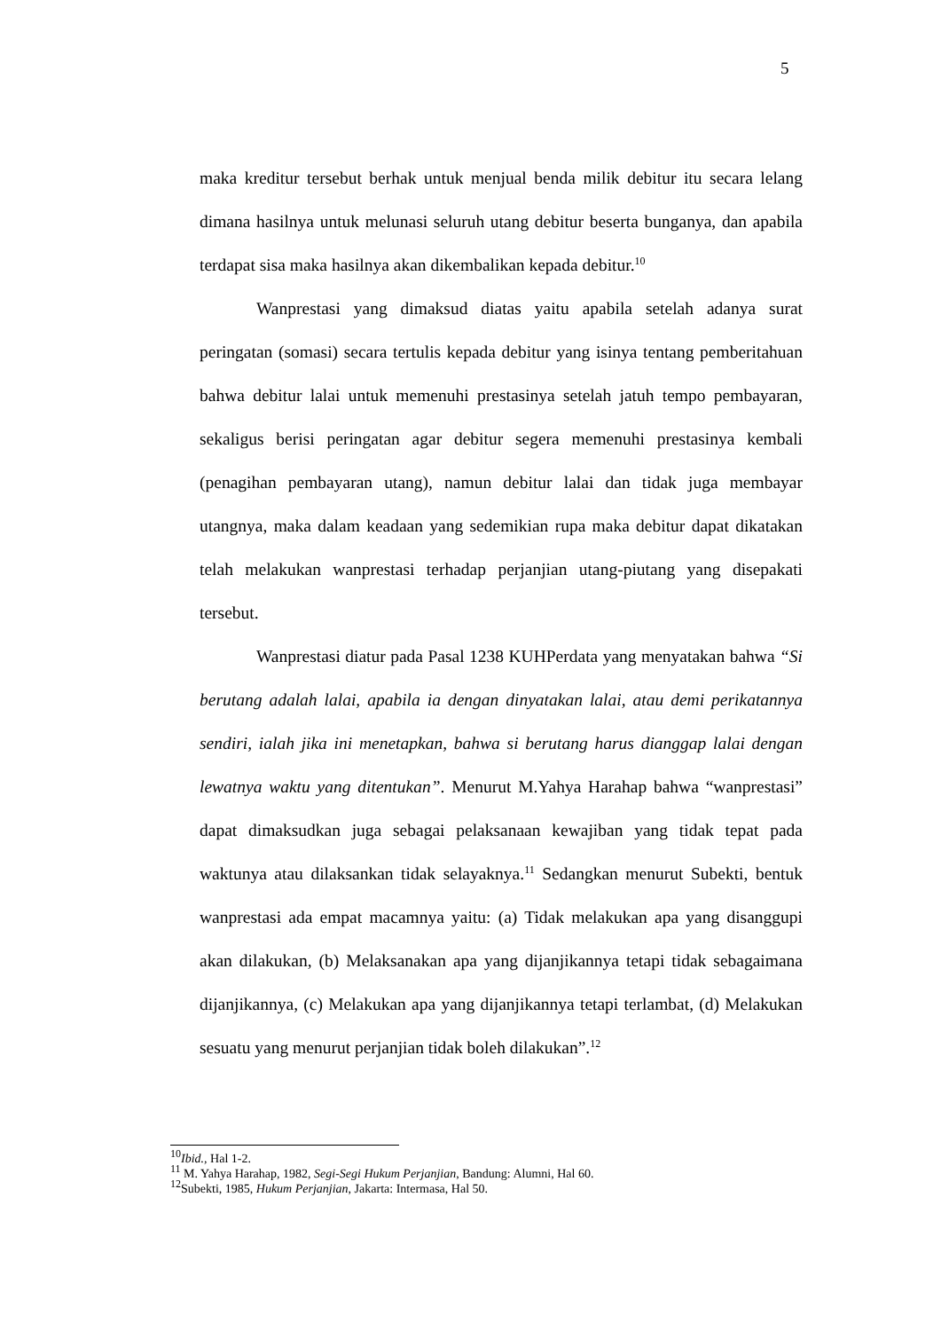5
maka kreditur tersebut berhak untuk menjual benda milik debitur itu secara lelang dimana hasilnya untuk melunasi seluruh utang debitur beserta bunganya, dan apabila terdapat sisa maka hasilnya akan dikembalikan kepada debitur.<sup>10</sup>
Wanprestasi yang dimaksud diatas yaitu apabila setelah adanya surat peringatan (somasi) secara tertulis kepada debitur yang isinya tentang pemberitahuan bahwa debitur lalai untuk memenuhi prestasinya setelah jatuh tempo pembayaran, sekaligus berisi peringatan agar debitur segera memenuhi prestasinya kembali (penagihan pembayaran utang), namun debitur lalai dan tidak juga membayar utangnya, maka dalam keadaan yang sedemikian rupa maka debitur dapat dikatakan telah melakukan wanprestasi terhadap perjanjian utang-piutang yang disepakati tersebut.
Wanprestasi diatur pada Pasal 1238 KUHPerdata yang menyatakan bahwa “Si berutang adalah lalai, apabila ia dengan dinyatakan lalai, atau demi perikatannya sendiri, ialah jika ini menetapkan, bahwa si berutang harus dianggap lalai dengan lewatnya waktu yang ditentukan”. Menurut M.Yahya Harahap bahwa “wanprestasi” dapat dimaksudkan juga sebagai pelaksanaan kewajiban yang tidak tepat pada waktunya atau dilaksankan tidak selayaknya.<sup>11</sup> Sedangkan menurut Subekti, bentuk wanprestasi ada empat macamnya yaitu: (a) Tidak melakukan apa yang disanggupi akan dilakukan, (b) Melaksanakan apa yang dijanjikannya tetapi tidak sebagaimana dijanjikannya, (c) Melakukan apa yang dijanjikannya tetapi terlambat, (d) Melakukan sesuatu yang menurut perjanjian tidak boleh dilakukan”.<sup>12</sup>
<sup>10</sup> Ibid., Hal 1-2.
<sup>11</sup> M. Yahya Harahap, 1982, Segi-Segi Hukum Perjanjian, Bandung: Alumni, Hal 60.
<sup>12</sup> Subekti, 1985, Hukum Perjanjian, Jakarta: Intermasa, Hal 50.